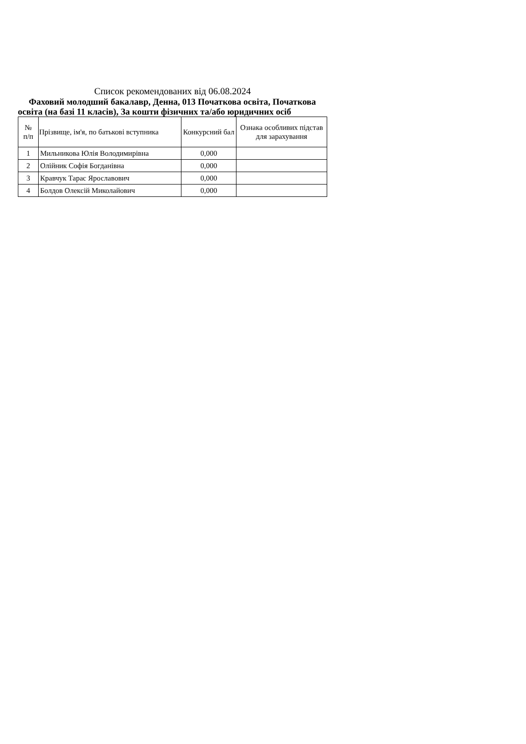Список рекомендованих від 06.08.2024
Фаховий молодший бакалавр, Денна, 013 Початкова освіта, Початкова освіта (на базі 11 класів), За кошти фізичних та/або юридичних осіб
| № п/п | Прізвище, ім'я, по батькові вступника | Конкурсний бал | Ознака особливих підстав для зарахування |
| --- | --- | --- | --- |
| 1 | Мильникова Юлія Володимирівна | 0,000 | |
| 2 | Олійник Софія Богданівна | 0,000 | |
| 3 | Кравчук Тарас Ярославович | 0,000 | |
| 4 | Болдов Олексій Миколайович | 0,000 | |